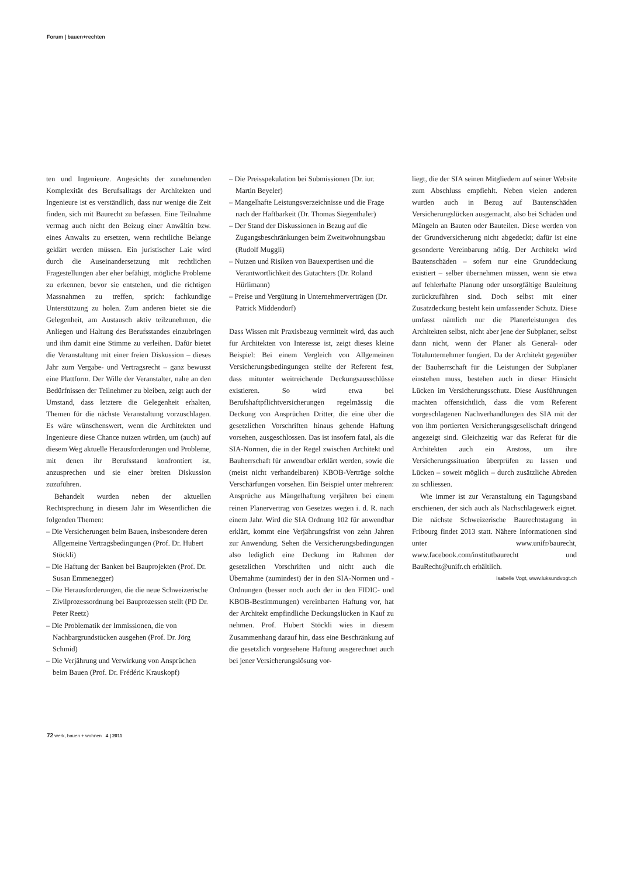Forum | bauen+rechten
ten und Ingenieure. Angesichts der zunehmenden Komplexität des Berufsalltags der Architekten und Ingenieure ist es verständlich, dass nur wenige die Zeit finden, sich mit Baurecht zu befassen. Eine Teilnahme vermag auch nicht den Beizug einer Anwältin bzw. eines Anwalts zu ersetzen, wenn rechtliche Belange geklärt werden müssen. Ein juristischer Laie wird durch die Auseinandersetzung mit rechtlichen Fragestellungen aber eher befähigt, mögliche Probleme zu erkennen, bevor sie entstehen, und die richtigen Massnahmen zu treffen, sprich: fachkundige Unterstützung zu holen. Zum anderen bietet sie die Gelegenheit, am Austausch aktiv teilzunehmen, die Anliegen und Haltung des Berufsstandes einzubringen und ihm damit eine Stimme zu verleihen. Dafür bietet die Veranstaltung mit einer freien Diskussion – dieses Jahr zum Vergabe- und Vertragsrecht – ganz bewusst eine Plattform. Der Wille der Veranstalter, nahe an den Bedürfnissen der Teilnehmer zu bleiben, zeigt auch der Umstand, dass letztere die Gelegenheit erhalten, Themen für die nächste Veranstaltung vorzuschlagen. Es wäre wünschenswert, wenn die Architekten und Ingenieure diese Chance nutzen würden, um (auch) auf diesem Weg aktuelle Herausforderungen und Probleme, mit denen ihr Berufsstand konfrontiert ist, anzusprechen und sie einer breiten Diskussion zuzuführen.
Behandelt wurden neben der aktuellen Rechtsprechung in diesem Jahr im Wesentlichen die folgenden Themen:
– Die Versicherungen beim Bauen, insbesondere deren Allgemeine Vertragsbedingungen (Prof. Dr. Hubert Stöckli)
– Die Haftung der Banken bei Bauprojekten (Prof. Dr. Susan Emmenegger)
– Die Herausforderungen, die die neue Schweizerische Zivilprozessordnung bei Bauprozessen stellt (PD Dr. Peter Reetz)
– Die Problematik der Immissionen, die von Nachbargrundstücken ausgehen (Prof. Dr. Jörg Schmid)
– Die Verjährung und Verwirkung von Ansprüchen beim Bauen (Prof. Dr. Frédéric Krauskopf)
– Die Preisspekulation bei Submissionen (Dr. iur. Martin Beyeler)
– Mangelhafte Leistungsverzeichnisse und die Frage nach der Haftbarkeit (Dr. Thomas Siegenthaler)
– Der Stand der Diskussionen in Bezug auf die Zugangsbeschränkungen beim Zweitwohnungsbau (Rudolf Muggli)
– Nutzen und Risiken von Bauexpertisen und die Verantwortlichkeit des Gutachters (Dr. Roland Hürlimann)
– Preise und Vergütung in Unternehmerverträgen (Dr. Patrick Middendorf)
Dass Wissen mit Praxisbezug vermittelt wird, das auch für Architekten von Interesse ist, zeigt dieses kleine Beispiel: Bei einem Vergleich von Allgemeinen Versicherungsbedingungen stellte der Referent fest, dass mitunter weitreichende Deckungsausschlüsse existieren. So wird etwa bei Berufshaftpflichtversicherungen regelmässig die Deckung von Ansprüchen Dritter, die eine über die gesetzlichen Vorschriften hinaus gehende Haftung vorsehen, ausgeschlossen. Das ist insofern fatal, als die SIA-Normen, die in der Regel zwischen Architekt und Bauherrschaft für anwendbar erklärt werden, sowie die (meist nicht verhandelbaren) KBOB-Verträge solche Verschärfungen vorsehen. Ein Beispiel unter mehreren: Ansprüche aus Mängelhaftung verjähren bei einem reinen Planervertrag von Gesetzes wegen i. d. R. nach einem Jahr. Wird die SIA Ordnung 102 für anwendbar erklärt, kommt eine Verjährungsfrist von zehn Jahren zur Anwendung. Sehen die Versicherungsbedingungen also lediglich eine Deckung im Rahmen der gesetzlichen Vorschriften und nicht auch die Übernahme (zumindest) der in den SIA-Normen und -Ordnungen (besser noch auch der in den FIDIC- und KBOB-Bestimmungen) vereinbarten Haftung vor, hat der Architekt empfindliche Deckungslücken in Kauf zu nehmen. Prof. Hubert Stöckli wies in diesem Zusammenhang darauf hin, dass eine Beschränkung auf die gesetzlich vorgesehene Haftung ausgerechnet auch bei jener Versicherungslösung vor-
liegt, die der SIA seinen Mitgliedern auf seiner Website zum Abschluss empfiehlt. Neben vielen anderen wurden auch in Bezug auf Bautenschäden Versicherungslücken ausgemacht, also bei Schäden und Mängeln an Bauten oder Bauteilen. Diese werden von der Grundversicherung nicht abgedeckt; dafür ist eine gesonderte Vereinbarung nötig. Der Architekt wird Bautenschäden – sofern nur eine Grunddeckung existiert – selber übernehmen müssen, wenn sie etwa auf fehlerhafte Planung oder unsorgfältige Bauleitung zurückzuführen sind. Doch selbst mit einer Zusatzdeckung besteht kein umfassender Schutz. Diese umfasst nämlich nur die Planerleistungen des Architekten selbst, nicht aber jene der Subplaner, selbst dann nicht, wenn der Planer als General- oder Totalunternehmer fungiert. Da der Architekt gegenüber der Bauherrschaft für die Leistungen der Subplaner einstehen muss, bestehen auch in dieser Hinsicht Lücken im Versicherungsschutz. Diese Ausführungen machten offensichtlich, dass die vom Referent vorgeschlagenen Nachverhandlungen des SIA mit der von ihm portierten Versicherungsgesellschaft dringend angezeigt sind. Gleichzeitig war das Referat für die Architekten auch ein Anstoss, um ihre Versicherungssituation überprüfen zu lassen und Lücken – soweit möglich – durch zusätzliche Abreden zu schliessen.
Wie immer ist zur Veranstaltung ein Tagungsband erschienen, der sich auch als Nachschlagewerk eignet. Die nächste Schweizerische Baurechtstagung in Fribourg findet 2013 statt. Nähere Informationen sind unter www.unifr/baurecht, www.facebook.com/institutbaurecht und BauRecht@unifr.ch erhältlich.
Isabelle Vogt, www.luksundvogt.ch
72 werk, bauen + wohnen 4 | 2011